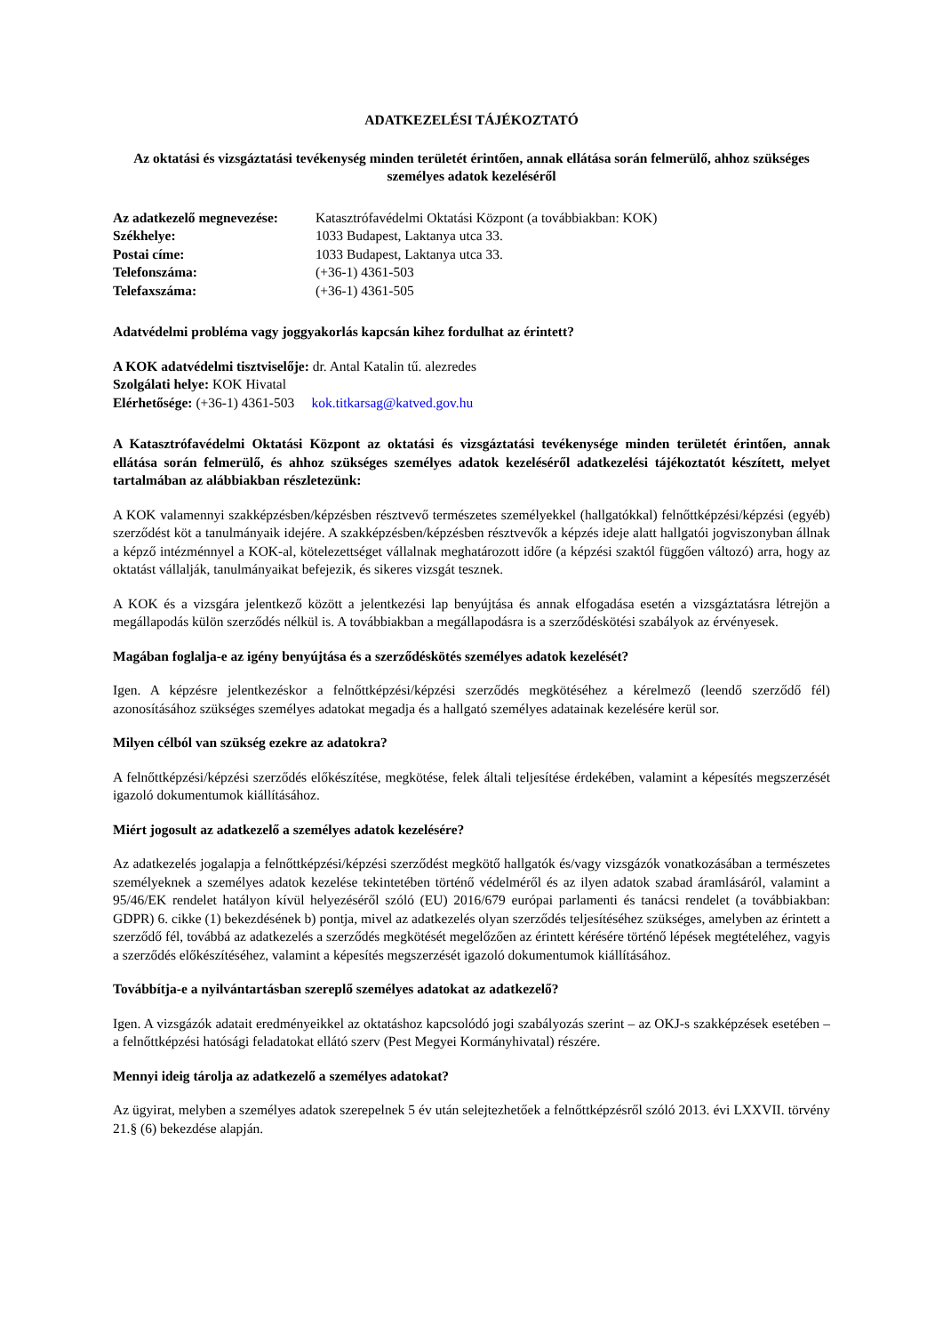ADATKEZELÉSI TÁJÉKOZTATÓ
Az oktatási és vizsgáztatási tevékenység minden területét érintően, annak ellátása során felmerülő, ahhoz szükséges személyes adatok kezeléséről
| Az adatkezelő megnevezése: | Katasztrófavédelmi Oktatási Központ (a továbbiakban: KOK) |
| Székhelye: | 1033 Budapest, Laktanya utca 33. |
| Postai címe: | 1033 Budapest, Laktanya utca 33. |
| Telefonszáma: | (+36-1) 4361-503 |
| Telefaxszáma: | (+36-1) 4361-505 |
Adatvédelmi probléma vagy joggyakorlás kapcsán kihez fordulhat az érintett?
A KOK adatvédelmi tisztviselője: dr. Antal Katalin tű. alezredes
Szolgálati helye: KOK Hivatal
Elérhetősége: (+36-1) 4361-503 kok.titkarsag@katved.gov.hu
A Katasztrófavédelmi Oktatási Központ az oktatási és vizsgáztatási tevékenysége minden területét érintően, annak ellátása során felmerülő, és ahhoz szükséges személyes adatok kezeléséről adatkezelési tájékoztatót készített, melyet tartalmában az alábbiakban részletezünk:
A KOK valamennyi szakképzésben/képzésben résztvevő természetes személyekkel (hallgatókkal) felnőttképzési/képzési (egyéb) szerződést köt a tanulmányaik idejére. A szakképzésben/képzésben résztvevők a képzés ideje alatt hallgatói jogviszonyban állnak a képző intézménnyel a KOK-al, kötelezettséget vállalnak meghatározott időre (a képzési szaktól függően változó) arra, hogy az oktatást vállalják, tanulmányaikat befejezik, és sikeres vizsgát tesznek.
A KOK és a vizsgára jelentkező között a jelentkezési lap benyújtása és annak elfogadása esetén a vizsgáztatásra létrejön a megállapodás külön szerződés nélkül is. A továbbiakban a megállapodásra is a szerződéskötési szabályok az érvényesek.
Magában foglalja-e az igény benyújtása és a szerződéskötés személyes adatok kezelését?
Igen. A képzésre jelentkezéskor a felnőttképzési/képzési szerződés megkötéséhez a kérelmező (leendő szerződő fél) azonosításához szükséges személyes adatokat megadja és a hallgató személyes adatainak kezelésére kerül sor.
Milyen célból van szükség ezekre az adatokra?
A felnőttképzési/képzési szerződés előkészítése, megkötése, felek általi teljesítése érdekében, valamint a képesítés megszerzését igazoló dokumentumok kiállításához.
Miért jogosult az adatkezelő a személyes adatok kezelésére?
Az adatkezelés jogalapja a felnőttképzési/képzési szerződést megkötő hallgatók és/vagy vizsgázók vonatkozásában a természetes személyeknek a személyes adatok kezelése tekintetében történő védelméről és az ilyen adatok szabad áramlásáról, valamint a 95/46/EK rendelet hatályon kívül helyezéséről szóló (EU) 2016/679 európai parlamenti és tanácsi rendelet (a továbbiakban: GDPR) 6. cikke (1) bekezdésének b) pontja, mivel az adatkezelés olyan szerződés teljesítéséhez szükséges, amelyben az érintett a szerződő fél, továbbá az adatkezelés a szerződés megkötését megelőzően az érintett kérésére történő lépések megtételéhez, vagyis a szerződés előkészítéséhez, valamint a képesítés megszerzését igazoló dokumentumok kiállításához.
Továbbítja-e a nyilvántartásban szereplő személyes adatokat az adatkezelő?
Igen. A vizsgázók adatait eredményeikkel az oktatáshoz kapcsolódó jogi szabályozás szerint – az OKJ-s szakképzések esetében – a felnőttképzési hatósági feladatokat ellátó szerv (Pest Megyei Kormányhivatal) részére.
Mennyi ideig tárolja az adatkezelő a személyes adatokat?
Az ügyirat, melyben a személyes adatok szerepelnek 5 év után selejtezhetőek a felnőttképzésről szóló 2013. évi LXXVII. törvény 21.§ (6) bekezdése alapján.